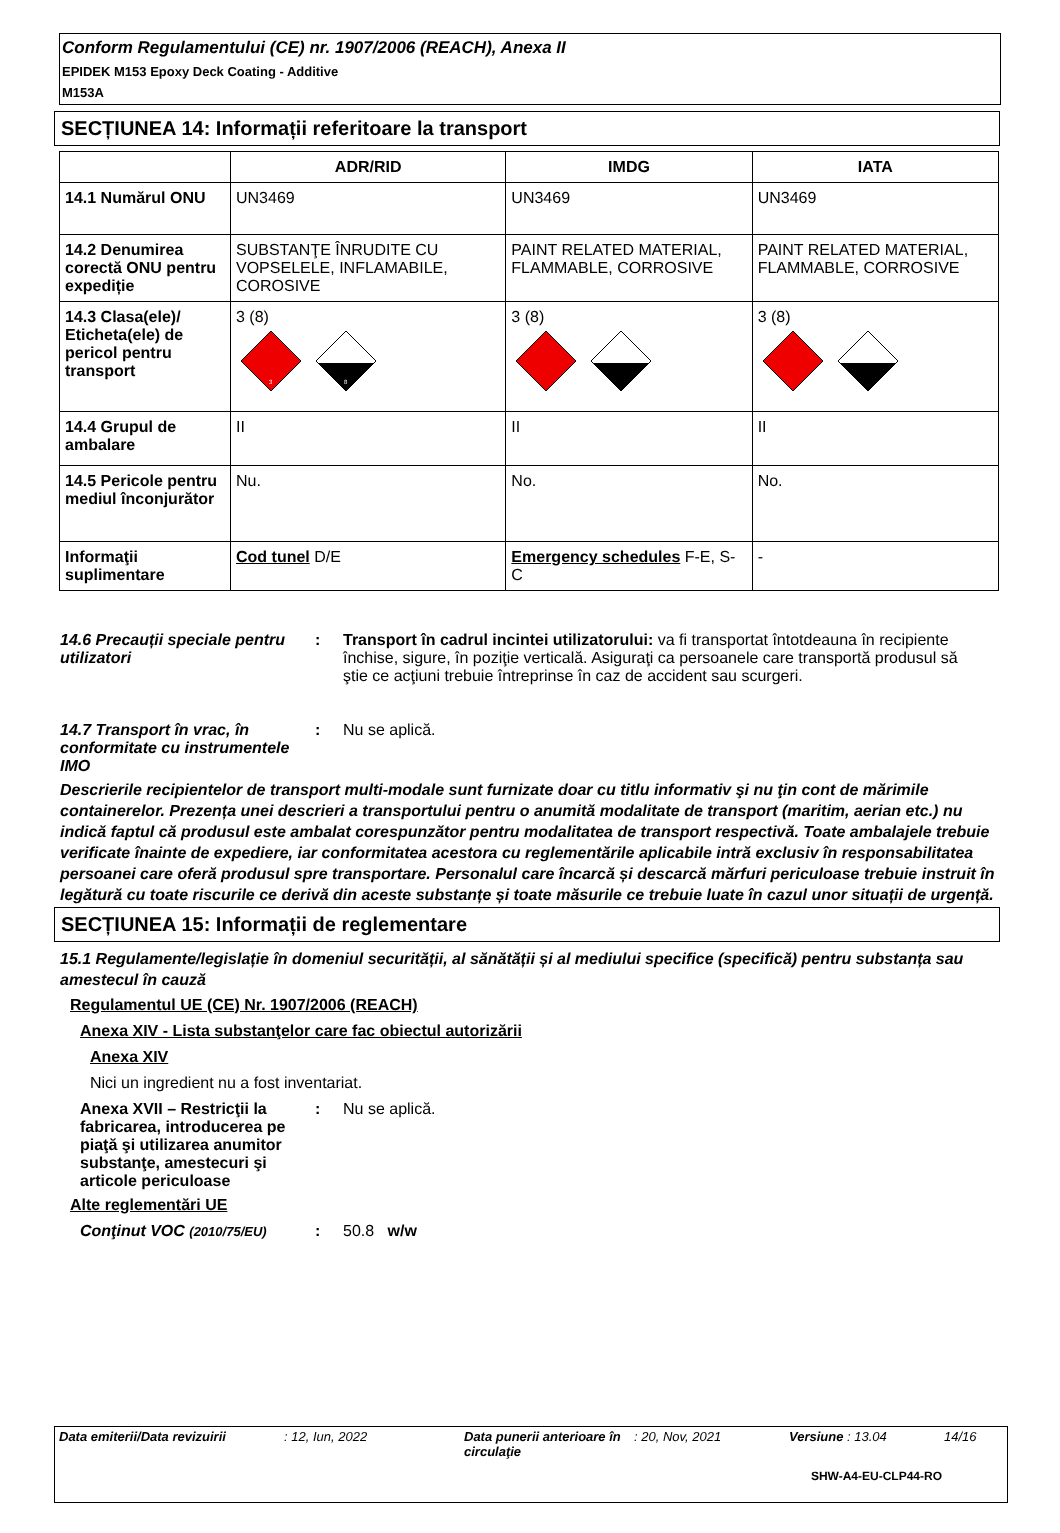Conform Regulamentului (CE) nr. 1907/2006 (REACH), Anexa II
EPIDEK M153 Epoxy Deck Coating - Additive
M153A
SECȚIUNEA 14: Informații referitoare la transport
| | ADR/RID | IMDG | IATA |
| --- | --- | --- | --- |
| 14.1 Numărul ONU | UN3469 | UN3469 | UN3469 |
| 14.2 Denumirea corectă ONU pentru expediție | SUBSTANŢE ÎNRUDITE CU VOPSELELE, INFLAMABILE, COROSIVE | PAINT RELATED MATERIAL, FLAMMABLE, CORROSIVE | PAINT RELATED MATERIAL, FLAMMABLE, CORROSIVE |
| 14.3 Clasa(ele)/ Eticheta(ele) de pericol pentru transport | 3 (8) 3 8 | 3 (8) | 3 (8) |
| 14.4 Grupul de ambalare | II | II | II |
| 14.5 Pericole pentru mediul înconjurător | Nu. | No. | No. |
| Informaţii suplimentare | Cod tunel D/E | Emergency schedules F-E, S-C | - |
14.6 Precauții speciale pentru utilizatori
: Transport în cadrul incintei utilizatorului: va fi transportat întotdeauna în recipiente închise, sigure, în poziţie verticală. Asiguraţi ca persoanele care transportă produsul să ştie ce acţiuni trebuie întreprinse în caz de accident sau scurgeri.
14.7 Transport în vrac, în conformitate cu instrumentele IMO
: Nu se aplică.
Descrierile recipientelor de transport multi-modale sunt furnizate doar cu titlu informativ şi nu ţin cont de mărimile containerelor. Prezența unei descrieri a transportului pentru o anumită modalitate de transport (maritim, aerian etc.) nu indică faptul că produsul este ambalat corespunzător pentru modalitatea de transport respectivă. Toate ambalajele trebuie verificate înainte de expediere, iar conformitatea acestora cu reglementările aplicabile intră exclusiv în responsabilitatea persoanei care oferă produsul spre transportare. Personalul care încarcă și descarcă mărfuri periculoase trebuie instruit în legătură cu toate riscurile ce derivă din aceste substanțe și toate măsurile ce trebuie luate în cazul unor situații de urgență.
SECȚIUNEA 15: Informații de reglementare
15.1 Regulamente/legislație în domeniul securității, al sănătății și al mediului specifice (specifică) pentru substanța sau amestecul în cauză
Regulamentul UE (CE) Nr. 1907/2006 (REACH)
Anexa XIV - Lista substanţelor care fac obiectul autorizării
Anexa XIV
Nici un ingredient nu a fost inventariat.
Anexa XVII – Restricţii la fabricarea, introducerea pe piaţă şi utilizarea anumitor substanţe, amestecuri şi articole periculoase
: Nu se aplică.
Alte reglementări UE
Conţinut VOC (2010/75/EU)
: 50.8 w/w
Data emiterii/Data revizuirii: 12, Iun, 2022 Data punerii anterioare în circulaţie: 20, Nov, 2021 Versiune : 13.04 14/16
SHW-A4-EU-CLP44-RO